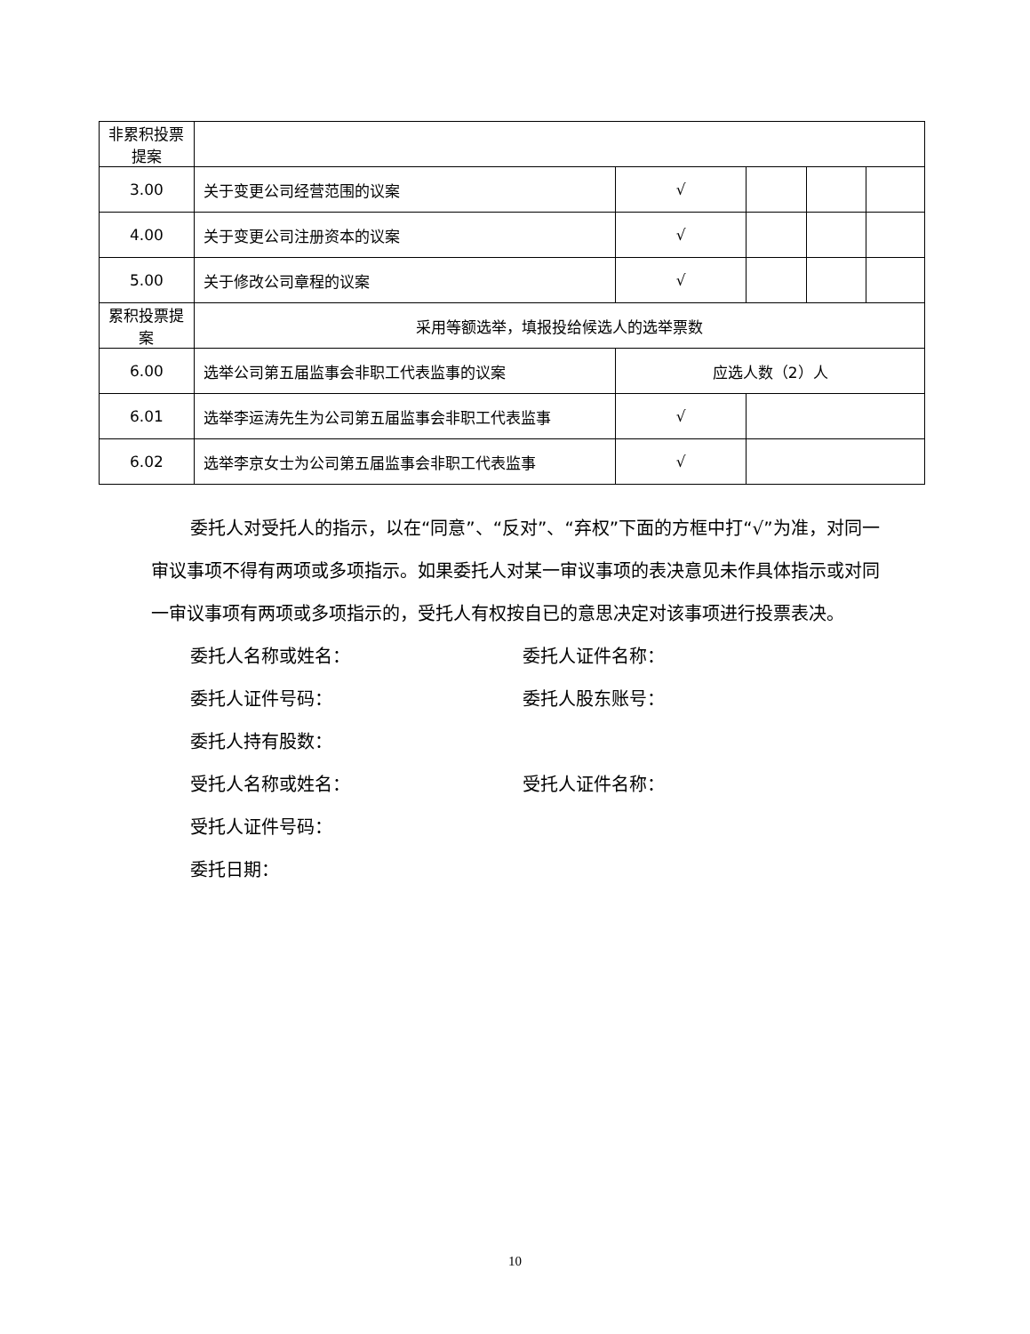| 非累积投票提案 | | | | | |
| 3.00 | 关于变更公司经营范围的议案 | √ | | | |
| 4.00 | 关于变更公司注册资本的议案 | √ | | | |
| 5.00 | 关于修改公司章程的议案 | √ | | | |
| 累积投票提案 | 采用等额选举，填报投给候选人的选举票数 | | | | |
| 6.00 | 选举公司第五届监事会非职工代表监事的议案 | 应选人数（2）人 | | | |
| 6.01 | 选举李运涛先生为公司第五届监事会非职工代表监事 | √ | | | |
| 6.02 | 选举李京女士为公司第五届监事会非职工代表监事 | √ | | | |
委托人对受托人的指示，以在“同意”、“反对”、“弃权”下面的方框中打“√”为准，对同一审议事项不得有两项或多项指示。如果委托人对某一审议事项的表决意见未作具体指示或对同一审议事项有两项或多项指示的，受托人有权按自已的意思决定对该事项进行投票表决。
委托人名称或姓名： 委托人证件名称：
委托人证件号码： 委托人股东账号：
委托人持有股数：
受托人名称或姓名： 受托人证件名称：
受托人证件号码：
委托日期：
10